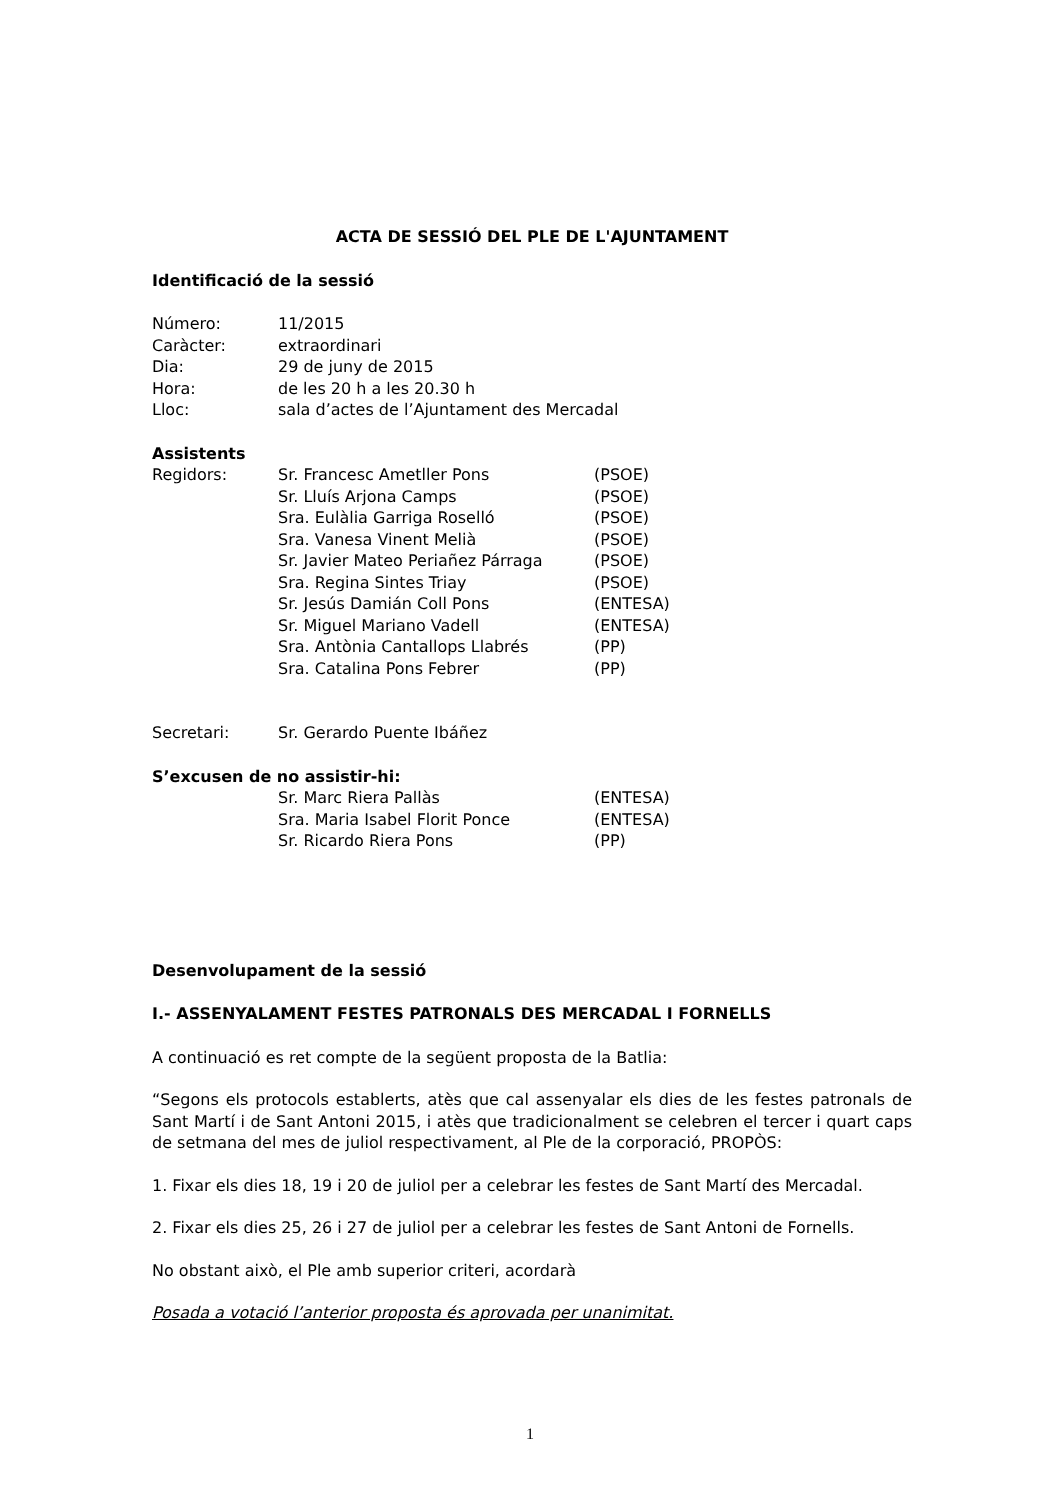ACTA DE SESSIÓ DEL PLE DE L'AJUNTAMENT
Identificació de la sessió
| Número: | 11/2015 |
| Caràcter: | extraordinari |
| Dia: | 29 de juny de 2015 |
| Hora: | de les 20 h a les 20.30 h |
| Lloc: | sala d’actes de l’Ajuntament des Mercadal |
Assistents
| Regidors: | Sr. Francesc Ametller Pons | (PSOE) |
| | Sr. Lluís Arjona Camps | (PSOE) |
| | Sra. Eulàlia Garriga Roselló | (PSOE) |
| | Sra. Vanesa Vinent Melià | (PSOE) |
| | Sr. Javier Mateo Periañez Párraga | (PSOE) |
| | Sra. Regina Sintes Triay | (PSOE) |
| | Sr. Jesús Damián Coll Pons | (ENTESA) |
| | Sr. Miguel Mariano Vadell | (ENTESA) |
| | Sra. Antònia Cantallops Llabrés | (PP) |
| | Sra. Catalina Pons Febrer | (PP) |
| Secretari: | Sr. Gerardo Puente Ibáñez |
S’excusen de no assistir-hi:
| | Sr. Marc Riera Pallàs | (ENTESA) |
| | Sra. Maria Isabel Florit Ponce | (ENTESA) |
| | Sr. Ricardo Riera Pons | (PP) |
Desenvolupament de la sessió
I.- ASSENYALAMENT FESTES PATRONALS DES MERCADAL I FORNELLS
A continuació es ret compte de la següent proposta de la Batlia:
“Segons els protocols establerts, atès que cal assenyalar els dies de les festes patronals de Sant Martí i de Sant Antoni 2015, i atès que tradicionalment se celebren el tercer i quart caps de setmana del mes de juliol respectivament, al Ple de la corporació, PROPÒS:
1. Fixar els dies 18, 19 i 20 de juliol per a celebrar les festes de Sant Martí des Mercadal.
2. Fixar els dies 25, 26 i 27 de juliol per a celebrar les festes de Sant Antoni de Fornells.
No obstant això, el Ple amb superior criteri, acordarà
Posada a votació l’anterior proposta és aprovada per unanimitat.
1